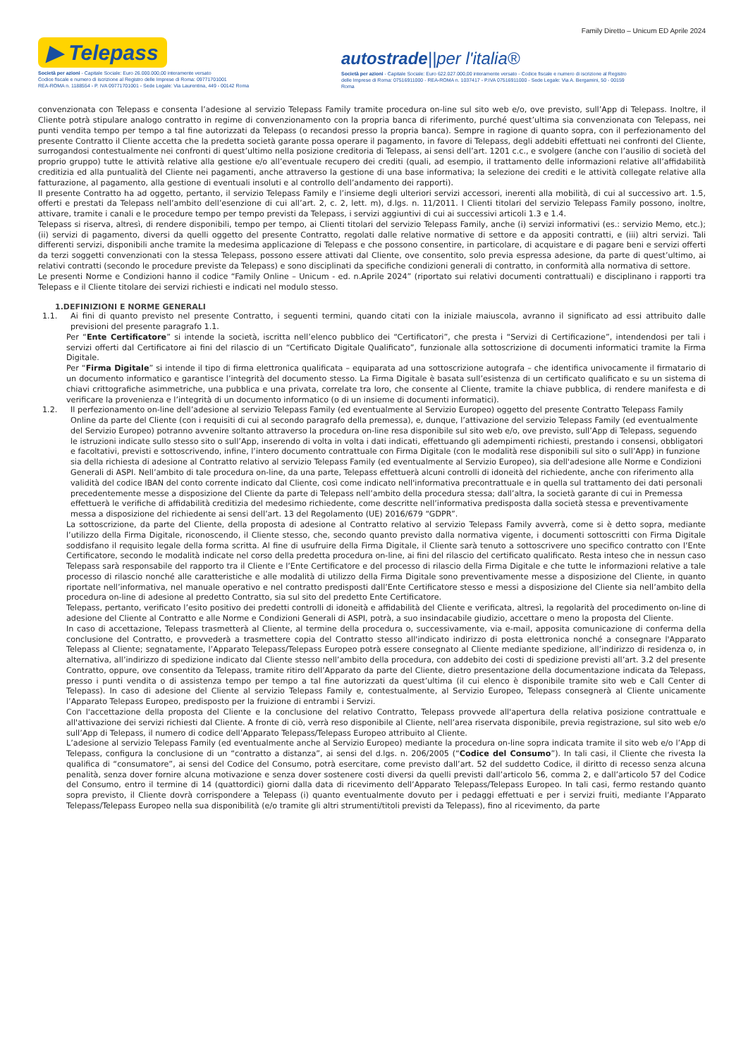Family Diretto – Unicum ED Aprile 2024
▶ Telepass
Società per azioni - Capitale Sociale: Euro 26.000.000,00 interamente versato
Codice fiscale e numero di iscrizione al Registro delle Imprese di Roma: 09771701001
REA-ROMA n. 1188554 - P. IVA 09771701001 - Sede Legale: Via Laurentina, 449 - 00142 Roma
autostrade||per l'italia®
Società per azioni - Capitale Sociale: Euro 622.027.000,00 interamente versato - Codice fiscale e numero di iscrizione al Registro delle Imprese di Roma: 07516911000 - REA-ROMA n. 1037417 - P.IVA 07516911000 - Sede Legale: Via A. Bergamini, 50 - 00159 Roma
convenzionata con Telepass e consenta l’adesione al servizio Telepass Family tramite procedura on-line sul sito web e/o, ove previsto, sull’App di Telepass. Inoltre, il Cliente potrà stipulare analogo contratto in regime di convenzionamento con la propria banca di riferimento, purché quest’ultima sia convenzionata con Telepass, nei punti vendita tempo per tempo a tal fine autorizzati da Telepass (o recandosi presso la propria banca). Sempre in ragione di quanto sopra, con il perfezionamento del presente Contratto il Cliente accetta che la predetta società garante possa operare il pagamento, in favore di Telepass, degli addebiti effettuati nei confronti del Cliente, surrogandosi contestualmente nei confronti di quest’ultimo nella posizione creditoria di Telepass, ai sensi dell’art. 1201 c.c., e svolgere (anche con l’ausilio di società del proprio gruppo) tutte le attività relative alla gestione e/o all’eventuale recupero dei crediti (quali, ad esempio, il trattamento delle informazioni relative all’affidabilità creditizia ed alla puntualità del Cliente nei pagamenti, anche attraverso la gestione di una base informativa; la selezione dei crediti e le attività collegate relative alla fatturazione, al pagamento, alla gestione di eventuali insoluti e al controllo dell’andamento dei rapporti).
Il presente Contratto ha ad oggetto, pertanto, il servizio Telepass Family e l’insieme degli ulteriori servizi accessori, inerenti alla mobilità, di cui al successivo art. 1.5, offerti e prestati da Telepass nell’ambito dell’esenzione di cui all’art. 2, c. 2, lett. m), d.lgs. n. 11/2011. I Clienti titolari del servizio Telepass Family possono, inoltre, attivare, tramite i canali e le procedure tempo per tempo previsti da Telepass, i servizi aggiuntivi di cui ai successivi articoli 1.3 e 1.4.
Telepass si riserva, altresì, di rendere disponibili, tempo per tempo, ai Clienti titolari del servizio Telepass Family, anche (i) servizi informativi (es.: servizio Memo, etc.); (ii) servizi di pagamento, diversi da quelli oggetto del presente Contratto, regolati dalle relative normative di settore e da appositi contratti, e (iii) altri servizi. Tali differenti servizi, disponibili anche tramite la medesima applicazione di Telepass e che possono consentire, in particolare, di acquistare e di pagare beni e servizi offerti da terzi soggetti convenzionati con la stessa Telepass, possono essere attivati dal Cliente, ove consentito, solo previa espressa adesione, da parte di quest’ultimo, ai relativi contratti (secondo le procedure previste da Telepass) e sono disciplinati da specifiche condizioni generali di contratto, in conformità alla normativa di settore.
Le presenti Norme e Condizioni hanno il codice “Family Online – Unicum - ed. n.Aprile 2024” (riportato sui relativi documenti contrattuali) e disciplinano i rapporti tra Telepass e il Cliente titolare dei servizi richiesti e indicati nel modulo stesso.
1.DEFINIZIONI E NORME GENERALI
1.1.
Ai fini di quanto previsto nel presente Contratto, i seguenti termini, quando citati con la iniziale maiuscola, avranno il significato ad essi attribuito dalle previsioni del presente paragrafo 1.1.
Per “Ente Certificatore” si intende la società, iscritta nell’elenco pubblico dei “Certificatori”, che presta i “Servizi di Certificazione”, intendendosi per tali i servizi offerti dal Certificatore ai fini del rilascio di un “Certificato Digitale Qualificato”, funzionale alla sottoscrizione di documenti informatici tramite la Firma Digitale.
Per “Firma Digitale” si intende il tipo di firma elettronica qualificata – equiparata ad una sottoscrizione autografa – che identifica univocamente il firmatario di un documento informatico e garantisce l’integrità del documento stesso. La Firma Digitale è basata sull’esistenza di un certificato qualificato e su un sistema di chiavi crittografiche asimmetriche, una pubblica e una privata, correlate tra loro, che consente al Cliente, tramite la chiave pubblica, di rendere manifesta e di verificare la provenienza e l’integrità di un documento informatico (o di un insieme di documenti informatici).
1.2.
Il perfezionamento on-line dell’adesione al servizio Telepass Family (ed eventualmente al Servizio Europeo) oggetto del presente Contratto Telepass Family Online da parte del Cliente (con i requisiti di cui al secondo paragrafo della premessa), e, dunque, l’attivazione del servizio Telepass Family (ed eventualmente del Servizio Europeo) potranno avvenire soltanto attraverso la procedura on-line resa disponibile sul sito web e/o, ove previsto, sull’App di Telepass, seguendo le istruzioni indicate sullo stesso sito o sull’App, inserendo di volta in volta i dati indicati, effettuando gli adempimenti richiesti, prestando i consensi, obbligatori e facoltativi, previsti e sottoscrivendo, infine, l’intero documento contrattuale con Firma Digitale (con le modalità rese disponibili sul sito o sull’App) in funzione sia della richiesta di adesione al Contratto relativo al servizio Telepass Family (ed eventualmente al Servizio Europeo), sia dell'adesione alle Norme e Condizioni Generali di ASPI. Nell’ambito di tale procedura on-line, da una parte, Telepass effettuerà alcuni controlli di idoneità del richiedente, anche con riferimento alla validità del codice IBAN del conto corrente indicato dal Cliente, così come indicato nell'informativa precontrattuale e in quella sul trattamento dei dati personali precedentemente messe a disposizione del Cliente da parte di Telepass nell’ambito della procedura stessa; dall’altra, la società garante di cui in Premessa effettuerà le verifiche di affidabilità creditizia del medesimo richiedente, come descritte nell’informativa predisposta dalla società stessa e preventivamente messa a disposizione del richiedente ai sensi dell’art. 13 del Regolamento (UE) 2016/679 “GDPR”.
La sottoscrizione, da parte del Cliente, della proposta di adesione al Contratto relativo al servizio Telepass Family avverrà, come si è detto sopra, mediante l’utilizzo della Firma Digitale, riconoscendo, il Cliente stesso, che, secondo quanto previsto dalla normativa vigente, i documenti sottoscritti con Firma Digitale soddisfano il requisito legale della forma scritta. Al fine di usufruire della Firma Digitale, il Cliente sarà tenuto a sottoscrivere uno specifico contratto con l’Ente Certificatore, secondo le modalità indicate nel corso della predetta procedura on-line, ai fini del rilascio del certificato qualificato. Resta inteso che in nessun caso Telepass sarà responsabile del rapporto tra il Cliente e l’Ente Certificatore e del processo di rilascio della Firma Digitale e che tutte le informazioni relative a tale processo di rilascio nonché alle caratteristiche e alle modalità di utilizzo della Firma Digitale sono preventivamente messe a disposizione del Cliente, in quanto riportate nell’informativa, nel manuale operativo e nel contratto predisposti dall’Ente Certificatore stesso e messi a disposizione del Cliente sia nell’ambito della procedura on-line di adesione al predetto Contratto, sia sul sito del predetto Ente Certificatore.
Telepass, pertanto, verificato l’esito positivo dei predetti controlli di idoneità e affidabilità del Cliente e verificata, altresì, la regolarità del procedimento on-line di adesione del Cliente al Contratto e alle Norme e Condizioni Generali di ASPI, potrà, a suo insindacabile giudizio, accettare o meno la proposta del Cliente.
In caso di accettazione, Telepass trasmetterà al Cliente, al termine della procedura o, successivamente, via e-mail, apposita comunicazione di conferma della conclusione del Contratto, e provvederà a trasmettere copia del Contratto stesso all'indicato indirizzo di posta elettronica nonché a consegnare l'Apparato Telepass al Cliente; segnatamente, l’Apparato Telepass/Telepass Europeo potrà essere consegnato al Cliente mediante spedizione, all’indirizzo di residenza o, in alternativa, all’indirizzo di spedizione indicato dal Cliente stesso nell’ambito della procedura, con addebito dei costi di spedizione previsti all’art. 3.2 del presente Contratto, oppure, ove consentito da Telepass, tramite ritiro dell’Apparato da parte del Cliente, dietro presentazione della documentazione indicata da Telepass, presso i punti vendita o di assistenza tempo per tempo a tal fine autorizzati da quest’ultima (il cui elenco è disponibile tramite sito web e Call Center di Telepass). In caso di adesione del Cliente al servizio Telepass Family e, contestualmente, al Servizio Europeo, Telepass consegnerà al Cliente unicamente l’Apparato Telepass Europeo, predisposto per la fruizione di entrambi i Servizi.
Con l'accettazione della proposta del Cliente e la conclusione del relativo Contratto, Telepass provvede all'apertura della relativa posizione contrattuale e all'attivazione dei servizi richiesti dal Cliente. A fronte di ciò, verrà reso disponibile al Cliente, nell’area riservata disponibile, previa registrazione, sul sito web e/o sull’App di Telepass, il numero di codice dell’Apparato Telepass/Telepass Europeo attribuito al Cliente.
L’adesione al servizio Telepass Family (ed eventualmente anche al Servizio Europeo) mediante la procedura on-line sopra indicata tramite il sito web e/o l’App di Telepass, configura la conclusione di un “contratto a distanza”, ai sensi del d.lgs. n. 206/2005 (“Codice del Consumo”). In tali casi, il Cliente che rivesta la qualifica di “consumatore”, ai sensi del Codice del Consumo, potrà esercitare, come previsto dall’art. 52 del suddetto Codice, il diritto di recesso senza alcuna penalità, senza dover fornire alcuna motivazione e senza dover sostenere costi diversi da quelli previsti dall’articolo 56, comma 2, e dall’articolo 57 del Codice del Consumo, entro il termine di 14 (quattordici) giorni dalla data di ricevimento dell’Apparato Telepass/Telepass Europeo. In tali casi, fermo restando quanto sopra previsto, il Cliente dovrà corrispondere a Telepass (i) quanto eventualmente dovuto per i pedaggi effettuati e per i servizi fruiti, mediante l’Apparato Telepass/Telepass Europeo nella sua disponibilità (e/o tramite gli altri strumenti/titoli previsti da Telepass), fino al ricevimento, da parte